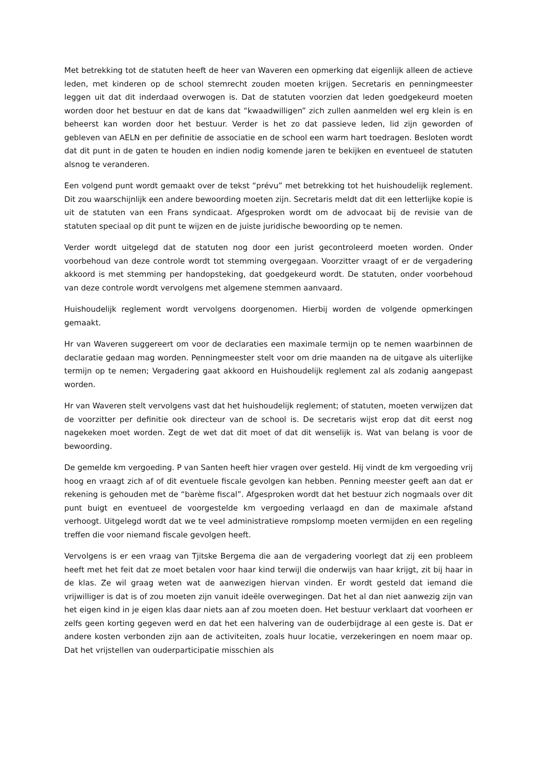Met betrekking tot de statuten heeft de heer van Waveren een opmerking dat eigenlijk alleen de actieve leden, met kinderen op de school stemrecht zouden moeten krijgen. Secretaris en penningmeester leggen uit dat dit inderdaad overwogen is. Dat de statuten voorzien dat leden goedgekeurd moeten worden door het bestuur en dat de kans dat “kwaadwilligen” zich zullen aanmelden wel erg klein is en beheerst kan worden door het bestuur. Verder is het zo dat passieve leden, lid zijn geworden of gebleven van AELN en per definitie de associatie en de school een warm hart toedragen. Besloten wordt dat dit punt in de gaten te houden en indien nodig komende jaren te bekijken en eventueel de statuten alsnog te veranderen.
Een volgend punt wordt gemaakt over de tekst “prévu” met betrekking tot het huishoudelijk reglement. Dit zou waarschijnlijk een andere bewoording moeten zijn. Secretaris meldt dat dit een letterlijke kopie is uit de statuten van een Frans syndicaat. Afgesproken wordt om de advocaat bij de revisie van de statuten speciaal op dit punt te wijzen en de juiste juridische bewoording op te nemen.
Verder wordt uitgelegd dat de statuten nog door een jurist gecontroleerd moeten worden. Onder voorbehoud van deze controle wordt tot stemming overgegaan. Voorzitter vraagt of er de vergadering akkoord is met stemming per handopsteking, dat goedgekeurd wordt. De statuten, onder voorbehoud van deze controle wordt vervolgens met algemene stemmen aanvaard.
Huishoudelijk reglement wordt vervolgens doorgenomen. Hierbij worden de volgende opmerkingen gemaakt.
Hr van Waveren suggereert om voor de declaraties een maximale termijn op te nemen waarbinnen de declaratie gedaan mag worden. Penningmeester stelt voor om drie maanden na de uitgave als uiterlijke termijn op te nemen; Vergadering gaat akkoord en Huishoudelijk reglement zal als zodanig aangepast worden.
Hr van Waveren stelt vervolgens vast dat het huishoudelijk reglement; of statuten, moeten verwijzen dat de voorzitter per definitie ook directeur van de school is. De secretaris wijst erop dat dit eerst nog nagekeken moet worden. Zegt de wet dat dit moet of dat dit wenselijk is. Wat van belang is voor de bewoording.
De gemelde km vergoeding. P van Santen heeft hier vragen over gesteld. Hij vindt de km vergoeding vrij hoog en vraagt zich af of dit eventuele fiscale gevolgen kan hebben. Penning meester geeft aan dat er rekening is gehouden met de “barème fiscal”. Afgesproken wordt dat het bestuur zich nogmaals over dit punt buigt en eventueel de voorgestelde km vergoeding verlaagd en dan de maximale afstand verhoogt. Uitgelegd wordt dat we te veel administratieve rompslomp moeten vermijden en een regeling treffen die voor niemand fiscale gevolgen heeft.
Vervolgens is er een vraag van Tjitske Bergema die aan de vergadering voorlegt dat zij een probleem heeft met het feit dat ze moet betalen voor haar kind terwijl die onderwijs van haar krijgt, zit bij haar in de klas. Ze wil graag weten wat de aanwezigen hiervan vinden. Er wordt gesteld dat iemand die vrijwilliger is dat is of zou moeten zijn vanuit ideële overwegingen. Dat het al dan niet aanwezig zijn van het eigen kind in je eigen klas daar niets aan af zou moeten doen. Het bestuur verklaart dat voorheen er zelfs geen korting gegeven werd en dat het een halvering van de ouderbijdrage al een geste is. Dat er andere kosten verbonden zijn aan de activiteiten, zoals huur locatie, verzekeringen en noem maar op. Dat het vrijstellen van ouderparticipatie misschien als